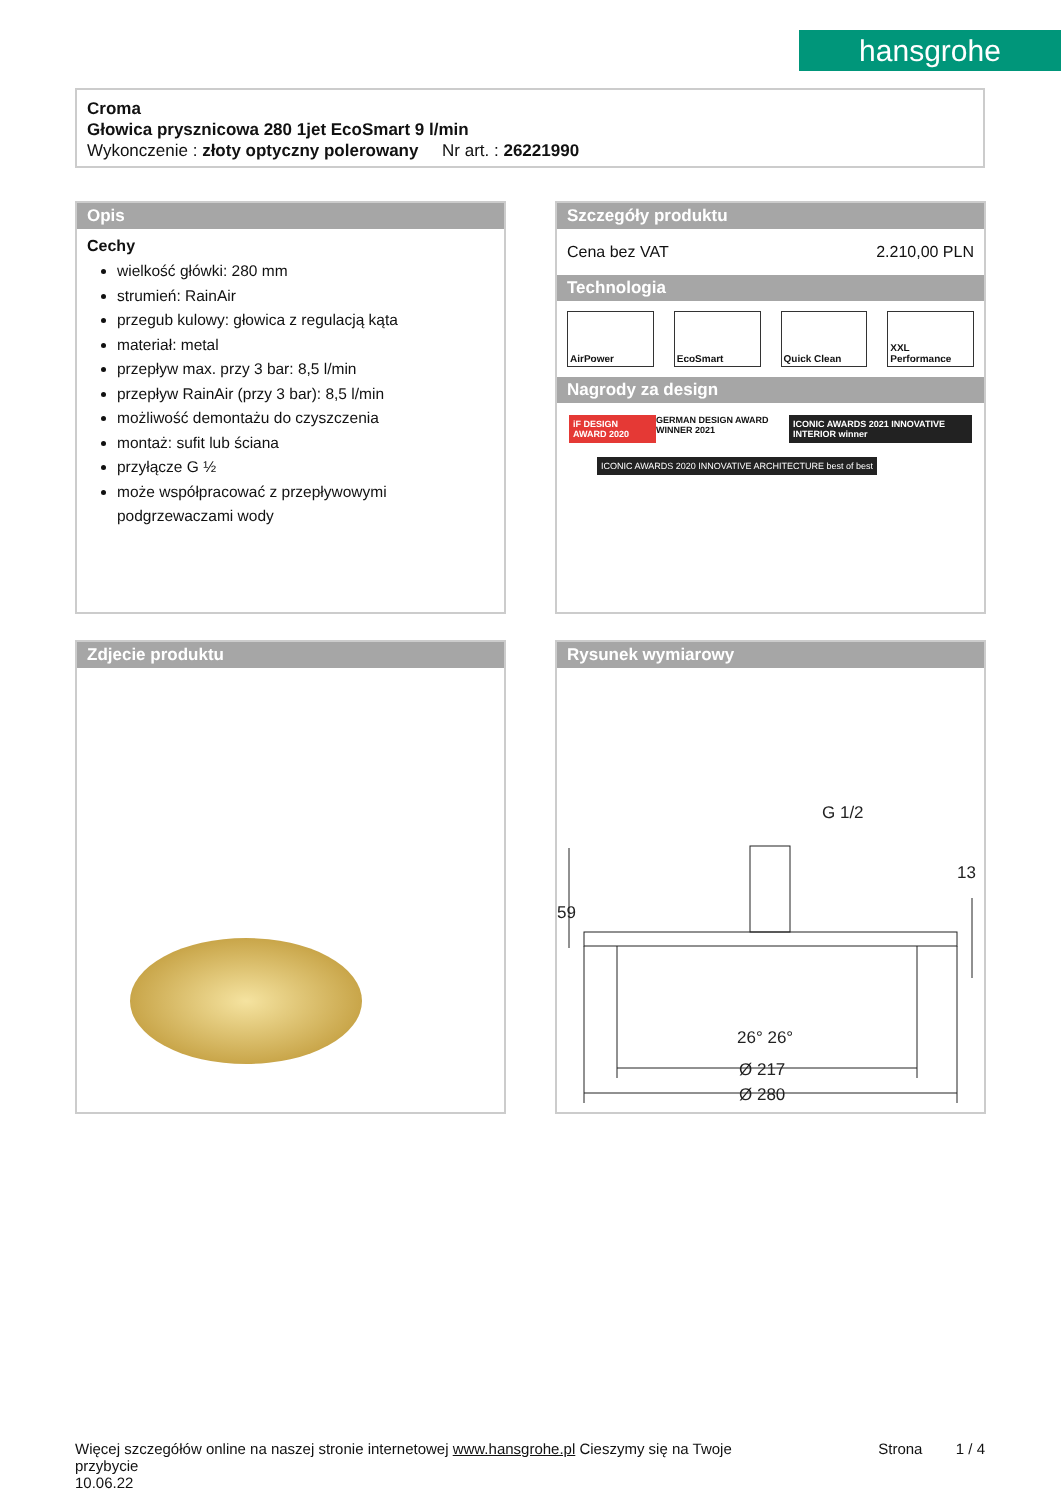hansgrohe
Croma
Głowica prysznicowa 280 1jet EcoSmart 9 l/min
Wykonczenie : złoty optyczny polerowany Nr art. : 26221990
Opis
Cechy
wielkość główki: 280 mm
strumień: RainAir
przegub kulowy: głowica z regulacją kąta
materiał: metal
przepływ max. przy 3 bar: 8,5 l/min
przepływ RainAir (przy 3 bar): 8,5 l/min
możliwość demontażu do czyszczenia
montaż: sufit lub ściana
przyłącze G ½
może współpracować z przepływowymi podgrzewaczami wody
Szczegóły produktu
Cena bez VAT 2.210,00 PLN
Technologia
AirPower EcoSmart Quick Clean XXL Performance
Nagrody za design
iF DESIGN AWARD 2020 GERMAN DESIGN AWARD WINNER 2021 ICONIC AWARDS 2021 INNOVATIVE INTERIOR winner
ICONIC AWARDS 2020 INNOVATIVE ARCHITECTURE best of best
Zdjecie produktu
Rysunek wymiarowy
G 1/2
Ø 217
Ø 280
26° 26°
59
13
Więcej szczegółów online na naszej stronie internetowej www.hansgrohe.pl Cieszymy się na Twoje Strona 1 / 4
przybycie
10.06.22